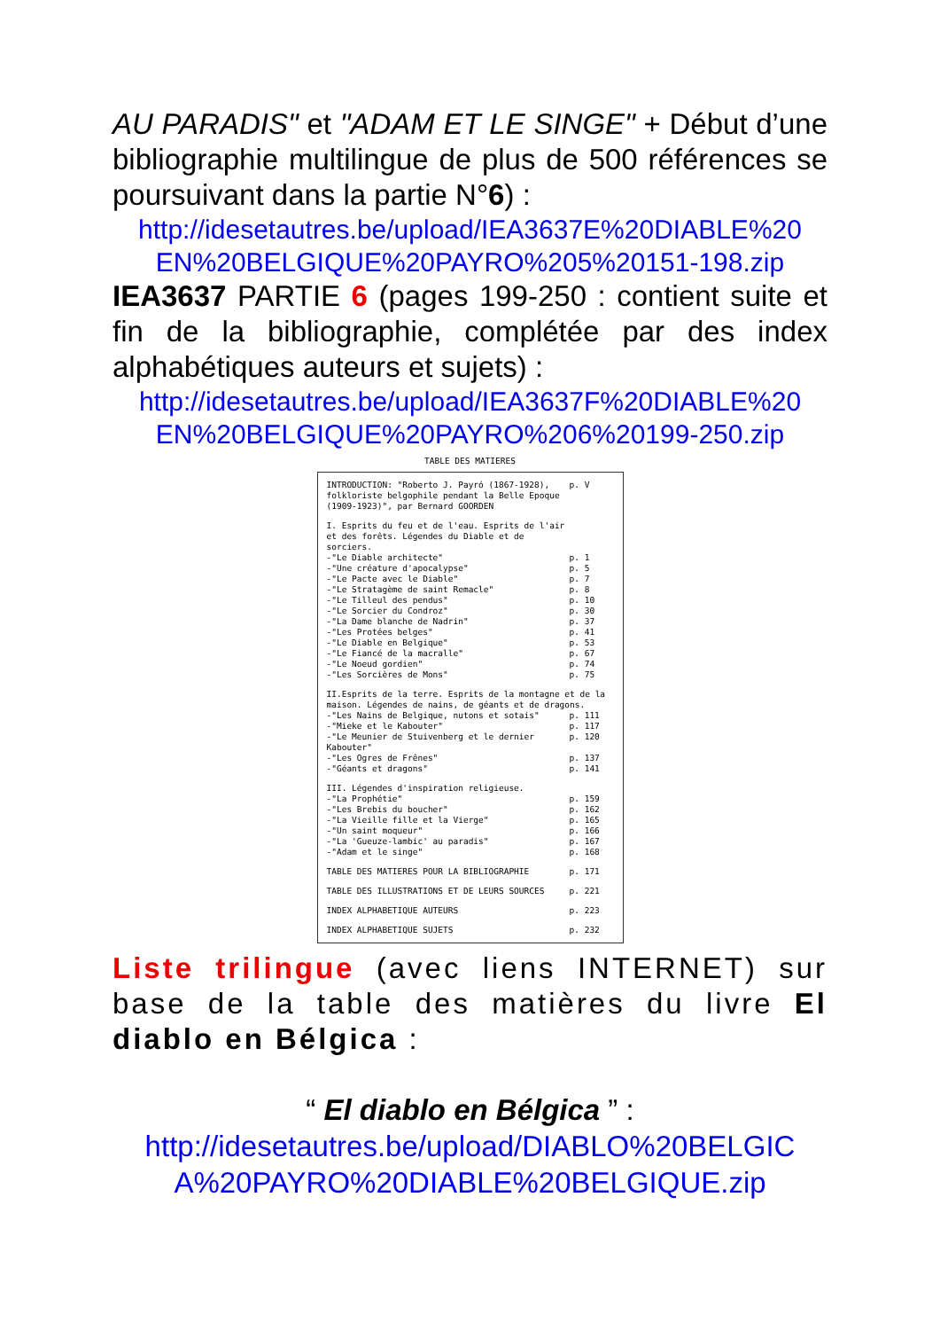AU PARADIS" et "ADAM ET LE SINGE" + Début d’une bibliographie multilingue de plus de 500 références se poursuivant dans la partie N°6) :
http://idesetautres.be/upload/IEA3637E%20DIABLE%20 EN%20BELGIQUE%20PAYRO%205%20151-198.zip
IEA3637 PARTIE 6 (pages 199-250 : contient suite et fin de la bibliographie, complétée par des index alphabétiques auteurs et sujets) :
http://idesetautres.be/upload/IEA3637F%20DIABLE%20 EN%20BELGIQUE%20PAYRO%206%20199-250.zip
TABLE DES MATIERES
| INTRODUCTION: "Roberto J. Payró (1867-1928), folkloriste belgophile pendant la Belle Epoque (1909-1923)", par Bernard GOORDEN | p. V |
| I. Esprits du feu et de l'eau. Esprits de l'air et des forêts. Légendes du Diable et de sorciers. | |
| -"Le Diable architecte" | p. 1 |
| -"Une créature d'apocalypse" | p. 5 |
| -"Le Pacte avec le Diable" | p. 7 |
| -"Le Stratagème de saint Remacle" | p. 8 |
| -"Le Tilleul des pendus" | p. 10 |
| -"Le Sorcier du Condroz" | p. 30 |
| -"La Dame blanche de Nadrin" | p. 37 |
| -"Les Protées belges" | p. 41 |
| -"Le Diable en Belgique" | p. 53 |
| -"Le Fiancé de la macralle" | p. 67 |
| -"Le Noeud gordien" | p. 74 |
| -"Les Sorcières de Mons" | p. 75 |
| II.Esprits de la terre. Esprits de la montagne et de la maison. Légendes de nains, de géants et de dragons. | |
| -"Les Nains de Belgique, nutons et sotais" | p. 111 |
| -"Mieke et le Kabouter" | p. 117 |
| -"Le Meunier de Stuivenberg et le dernier Kabouter" | p. 120 |
| -"Les Ogres de Frênes" | p. 137 |
| -"Géants et dragons" | p. 141 |
| III. Légendes d'inspiration religieuse. | |
| -"La Prophétie" | p. 159 |
| -"Les Brebis du boucher" | p. 162 |
| -"La Vieille fille et la Vierge" | p. 165 |
| -"Un saint moqueur" | p. 166 |
| -"La 'Gueuze-lambic' au paradis" | p. 167 |
| -"Adam et le singe" | p. 168 |
| TABLE DES MATIERES POUR LA BIBLIOGRAPHIE | p. 171 |
| TABLE DES ILLUSTRATIONS ET DE LEURS SOURCES | p. 221 |
| INDEX ALPHABETIQUE AUTEURS | p. 223 |
| INDEX ALPHABETIQUE SUJETS | p. 232 |
Liste trilingue (avec liens INTERNET) sur base de la table des matières du livre El diablo en Bélgica :
“ El diablo en Bélgica ” :
http://idesetautres.be/upload/DIABLO%20BELGIC A%20PAYRO%20DIABLE%20BELGIQUE.zip